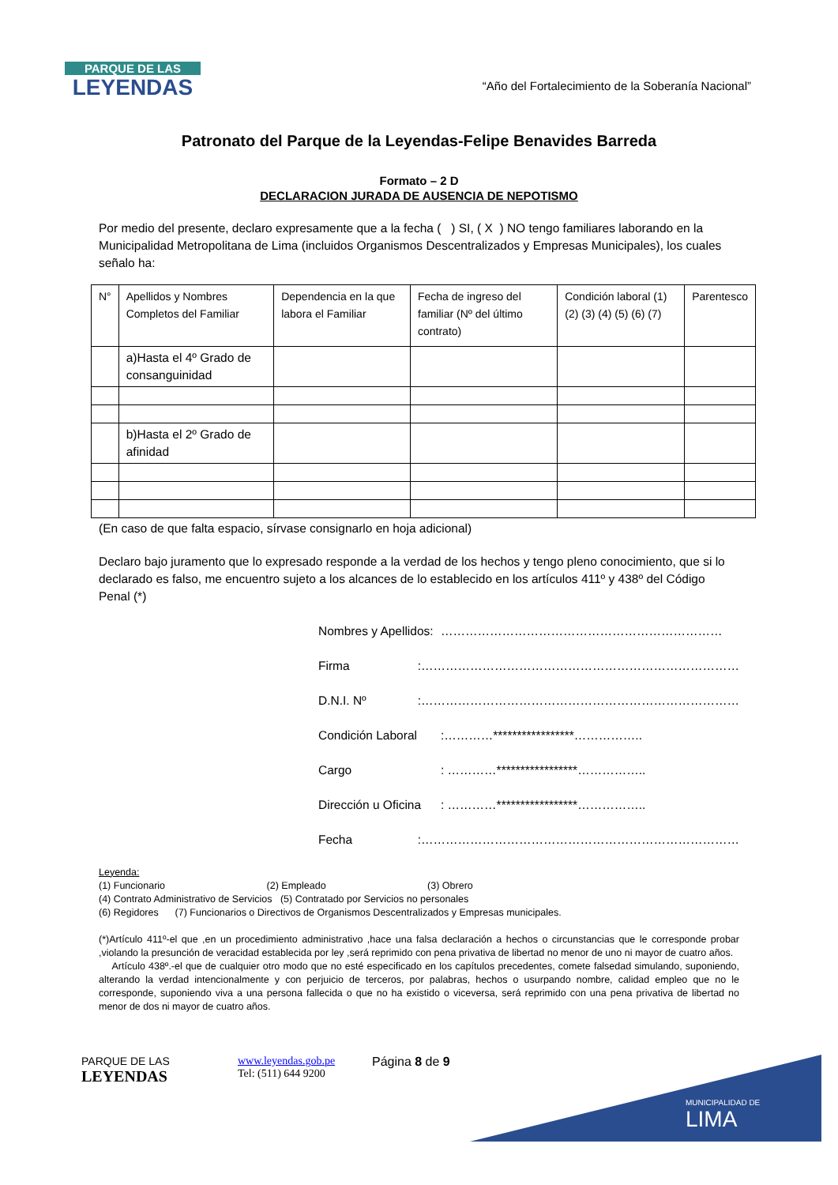PARQUE DE LAS
LEYENDAS
“Año del Fortalecimiento de la Soberanía Nacional”
Patronato del Parque de la Leyendas-Felipe Benavides Barreda
Formato – 2 D
DECLARACION JURADA DE AUSENCIA DE NEPOTISMO
Por medio del presente, declaro expresamente que a la fecha ( ) SI, ( X ) NO tengo familiares laborando en la Municipalidad Metropolitana de Lima (incluidos Organismos Descentralizados y Empresas Municipales), los cuales señalo ha:
| N° | Apellidos y Nombres Completos del Familiar | Dependencia en la que labora el Familiar | Fecha de ingreso del familiar (Nº del último contrato) | Condición laboral (1) (2) (3) (4) (5) (6) (7) | Parentesco |
| | a)Hasta el 4º Grado de consanguinidad | | | | |
| | b)Hasta el 2º Grado de afinidad | | | | |
(En caso de que falta espacio, sírvase consignarlo en hoja adicional)
Declaro bajo juramento que lo expresado responde a la verdad de los hechos y tengo pleno conocimiento, que si lo declarado es falso, me encuentro sujeto a los alcances de lo establecido en los artículos 411º y 438º del Código Penal (*)
Nombres y Apellidos: ……………………………………………………………
Firma:……………………………………………………………………
D.N.I. Nº:……………………………………………………………………
Condición Laboral:…………*****************……………..
Cargo: …………*****************……………..
Dirección u Oficina: …………*****************……………..
Fecha:……………………………………………………………………
Leyenda:
(1) Funcionario (2) Empleado (3) Obrero
(4) Contrato Administrativo de Servicios (5) Contratado por Servicios no personales
(6) Regidores (7) Funcionarios o Directivos de Organismos Descentralizados y Empresas municipales.
(*)Artículo 411º-el que ,en un procedimiento administrativo ,hace una falsa declaración a hechos o circunstancias que le corresponde probar ,violando la presunción de veracidad establecida por ley ,será reprimido con pena privativa de libertad no menor de uno ni mayor de cuatro años.
Artículo 438º.-el que de cualquier otro modo que no esté especificado en los capítulos precedentes, comete falsedad simulando, suponiendo, alterando la verdad intencionalmente y con perjuicio de terceros, por palabras, hechos o usurpando nombre, calidad empleo que no le corresponde, suponiendo viva a una persona fallecida o que no ha existido o viceversa, será reprimido con una pena privativa de libertad no menor de dos ni mayor de cuatro años.
PARQUE DE LAS
LEYENDAS
www.leyendas.gob.pe
Tel: (511) 644 9200
Página 8 de 9
MUNICIPALIDAD DE
LIMA